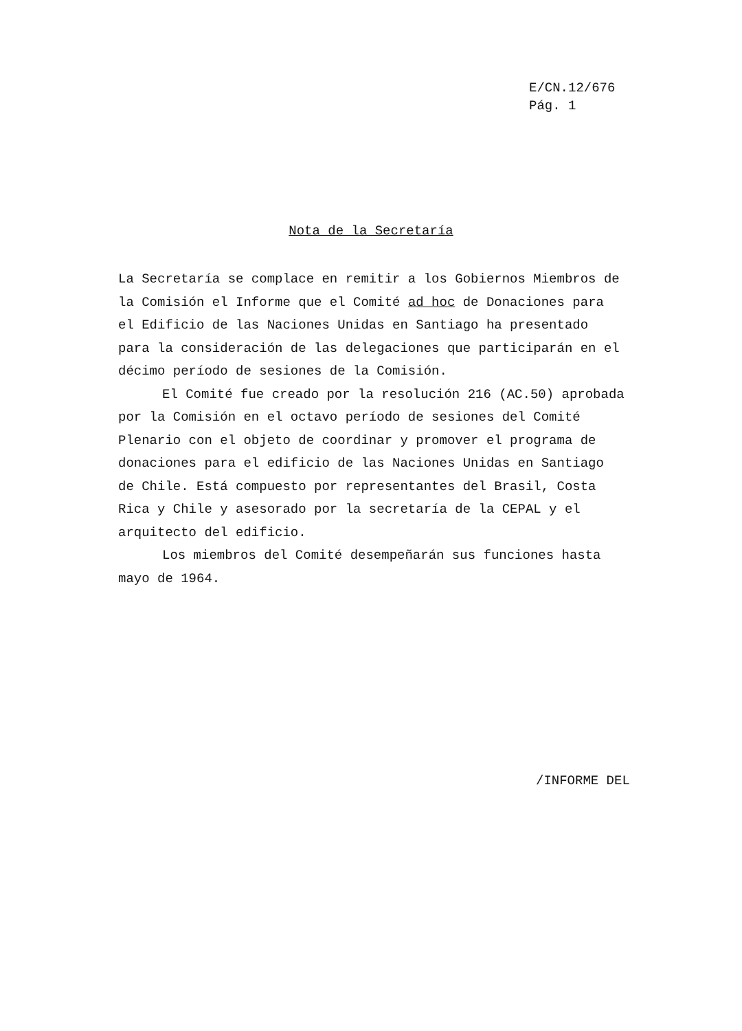E/CN.12/676
Pág. 1
Nota de la Secretaría
La Secretaría se complace en remitir a los Gobiernos Miembros de la Comisión el Informe que el Comité ad hoc de Donaciones para el Edificio de las Naciones Unidas en Santiago ha presentado para la consideración de las delegaciones que participarán en el décimo período de sesiones de la Comisión.
El Comité fue creado por la resolución 216 (AC.50) aprobada por la Comisión en el octavo período de sesiones del Comité Plenario con el objeto de coordinar y promover el programa de donaciones para el edificio de las Naciones Unidas en Santiago de Chile. Está compuesto por representantes del Brasil, Costa Rica y Chile y asesorado por la secretaría de la CEPAL y el arquitecto del edificio.
Los miembros del Comité desempeñarán sus funciones hasta mayo de 1964.
/INFORME DEL